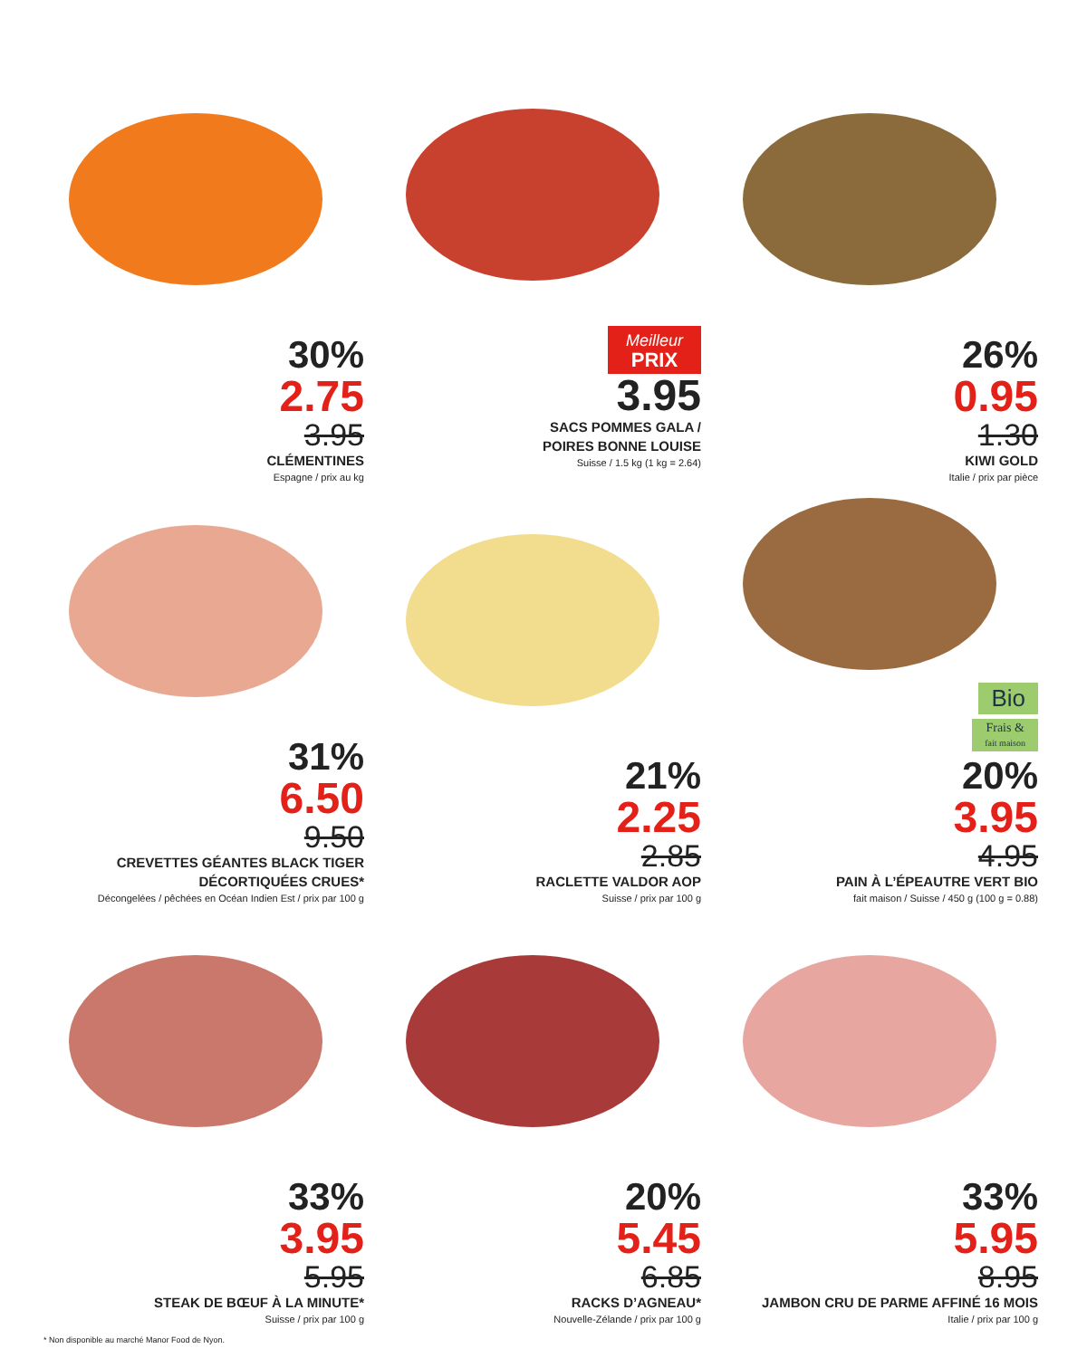30%
2.75
3.95
CLÉMENTINES
Espagne / prix au kg
Meilleur
PRIX
3.95
SACS POMMES GALA /
POIRES BONNE LOUISE
Suisse / 1.5 kg (1 kg = 2.64)
26%
0.95
1.30
KIWI GOLD
Italie / prix par pièce
31%
6.50
9.50
CREVETTES GÉANTES BLACK TIGER
DÉCORTIQUÉES CRUES*
Décongelées / pêchées en Océan Indien Est / prix par 100 g
21%
2.25
2.85
RACLETTE VALDOR AOP
Suisse / prix par 100 g
Bio
Frais &
fait maison
20%
3.95
4.95
PAIN À L’ÉPEAUTRE VERT BIO
fait maison / Suisse / 450 g (100 g = 0.88)
33%
3.95
5.95
STEAK DE BŒUF À LA MINUTE*
Suisse / prix par 100 g
20%
5.45
6.85
RACKS D’AGNEAU*
Nouvelle-Zélande / prix par 100 g
33%
5.95
8.95
JAMBON CRU DE PARME AFFINÉ 16 MOIS
Italie / prix par 100 g
* Non disponible au marché Manor Food de Nyon.